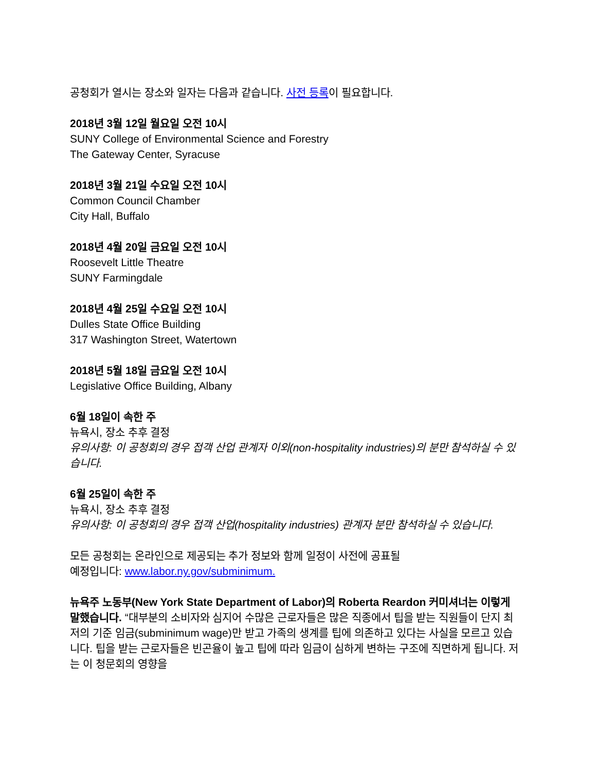공청회가 열시는 장소와 일자는 다음과 같습니다. 사전 등록이 필요합니다.
2018년 3월 12일 월요일 오전 10시
SUNY College of Environmental Science and Forestry
The Gateway Center, Syracuse
2018년 3월 21일 수요일 오전 10시
Common Council Chamber
City Hall, Buffalo
2018년 4월 20일 금요일 오전 10시
Roosevelt Little Theatre
SUNY Farmingdale
2018년 4월 25일 수요일 오전 10시
Dulles State Office Building
317 Washington Street, Watertown
2018년 5월 18일 금요일 오전 10시
Legislative Office Building, Albany
6월 18일이 속한 주
뉴욕시, 장소 추후 결정
유의사항: 이 공청회의 경우 접객 산업 관계자 이외(non-hospitality industries)의 분만 참석하실 수 있습니다.
6월 25일이 속한 주
뉴욕시, 장소 추후 결정
유의사항: 이 공청회의 경우 접객 산업(hospitality industries) 관계자 분만 참석하실 수 있습니다.
모든 공청회는 온라인으로 제공되는 추가 정보와 함께 일정이 사전에 공표될
예정입니다: www.labor.ny.gov/subminimum.
뉴욕주 노동부(New York State Department of Labor)의 Roberta Reardon 커미셔너는 이렇게 말했습니다. “대부분의 소비자와 심지어 수많은 근로자들은 많은 직종에서 팁을 받는 직원들이 단지 최저의 기준 임금(subminimum wage)만 받고 가족의 생계를 팁에 의존하고 있다는 사실을 모르고 있습니다. 팁을 받는 근로자들은 빈곤율이 높고 팁에 따라 임금이 심하게 변하는 구조에 직면하게 됩니다. 저는 이 청문회의 영향을